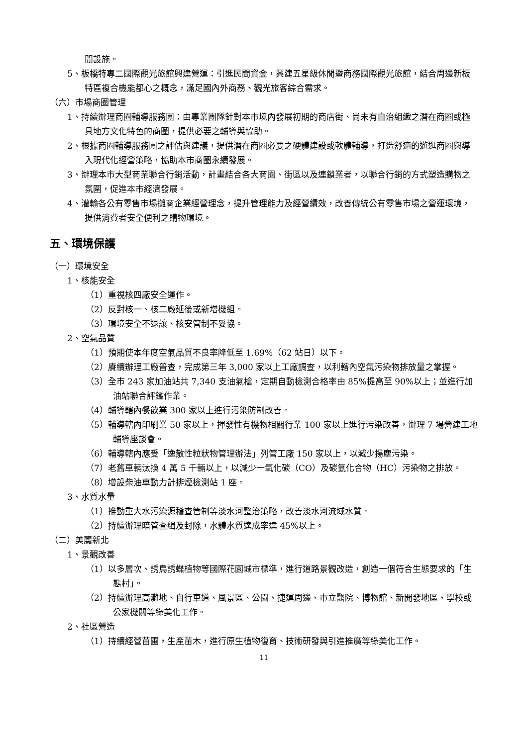閒設施。
5、板橋特專二國際觀光旅館興建營運：引進民間資金，興建五星級休閒暨商務國際觀光旅館，結合周邊新板特區複合機能都心之概念，滿足國內外商務、觀光旅客綜合需求。
（六）市場商圈管理
1、持續辦理商圈輔導服務團：由專業團隊針對本市境內發展初期的商店街、尚未有自治組織之潛在商圈或極具地方文化特色的商圈，提供必要之輔導與協助。
2、根據商圈輔導服務團之評估與建議，提供潛在商圈必要之硬體建設或軟體輔導，打造舒適的遊逛商圈與導入現代化經營策略，協助本市商圈永續發展。
3、辦理本市大型商業聯合行銷活動，計畫結合各大商圈、街區以及連鎖業者，以聯合行銷的方式塑造購物之氛圍，促進本市經濟發展。
4、灌輸各公有零售市場攤商企業經營理念，提升管理能力及經營績效，改善傳統公有零售市場之營運環境，提供消費者安全便利之購物環境。
五、環境保護
（一）環境安全
1、核能安全
（1）重視核四廠安全運作。
（2）反對核一、核二廠延後或新增機組。
（3）環境安全不退讓、核安管制不妥協。
2、空氣品質
（1）預期使本年度空氣品質不良率降低至 1.69%（62 站日）以下。
（2）賡續辦理工廠普查，完成第三年 3,000 家以上工廠調查，以利轄內空氣污染物排放量之掌握。
（3）全市 243 家加油站共 7,340 支油氣槍，定期自動檢測合格率由 85%提高至 90%以上；並進行加油站聯合評鑑作業。
（4）輔導轄內餐飲業 300 家以上進行污染防制改善。
（5）輔導轄內印刷業 50 家以上，揮發性有機物相關行業 100 家以上進行污染改善，辦理 7 場營建工地輔導座談會。
（6）輔導轄內應受「逸散性粒狀物管理辦法」列管工廠 150 家以上，以減少揚塵污染。
（7）老舊車輛汰換 4 萬 5 千輛以上，以減少一氧化碳（CO）及碳氫化合物（HC）污染物之排放。
（8）增設柴油車動力計排煙檢測站 1 座。
3、水質水量
（1）推動重大水污染源稽查管制等淡水河整治策略，改善淡水河流域水質。
（2）持續辦理暗管查緝及封除，水體水質達成率達 45%以上。
（二）美麗新北
1、景觀改善
（1）以多層次、誘鳥誘蝶植物等國際花園城市標準，進行道路景觀改造，創造一個符合生態要求的「生態村」。
（2）持續辦理高灘地、自行車道、風景區、公園、捷運周邊、市立醫院、博物館、新開發地區、學校或公家機關等綠美化工作。
2、社區營造
（1）持續經營苗圃，生產苗木，進行原生植物復育、技術研發與引進推廣等綠美化工作。
11